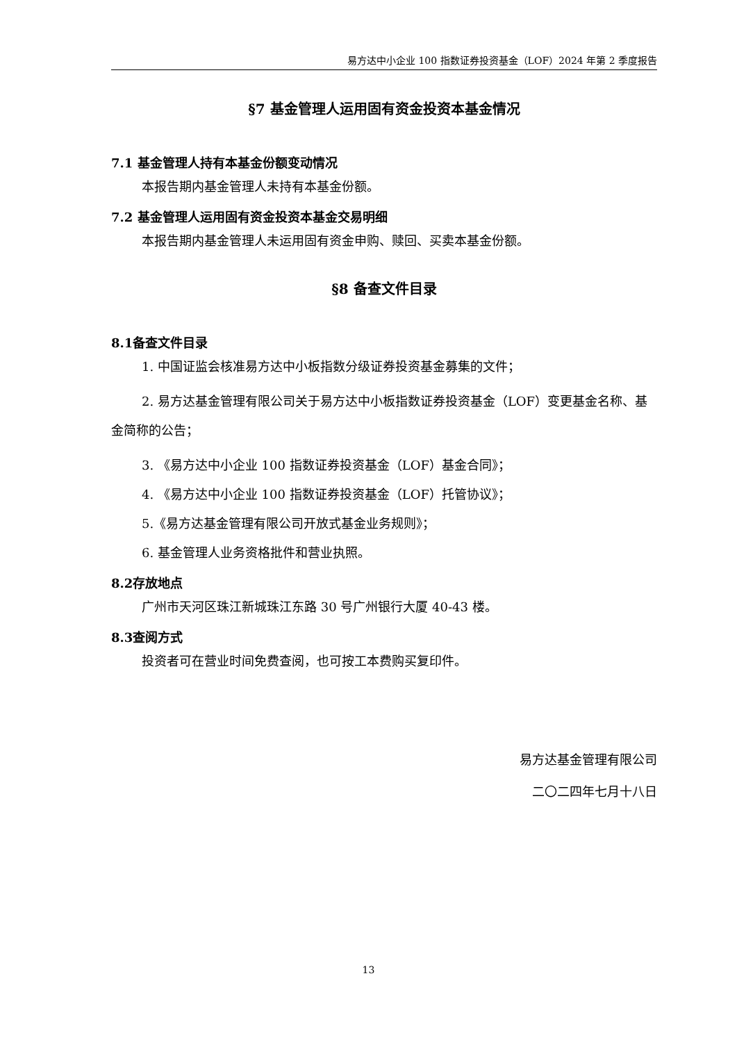易方达中小企业 100 指数证券投资基金（LOF）2024 年第 2 季度报告
§7 基金管理人运用固有资金投资本基金情况
7.1 基金管理人持有本基金份额变动情况
本报告期内基金管理人未持有本基金份额。
7.2 基金管理人运用固有资金投资本基金交易明细
本报告期内基金管理人未运用固有资金申购、赎回、买卖本基金份额。
§8 备查文件目录
8.1备查文件目录
1. 中国证监会核准易方达中小板指数分级证券投资基金募集的文件；
2. 易方达基金管理有限公司关于易方达中小板指数证券投资基金（LOF）变更基金名称、基金简称的公告；
3. 《易方达中小企业 100 指数证券投资基金（LOF）基金合同》；
4. 《易方达中小企业 100 指数证券投资基金（LOF）托管协议》；
5.《易方达基金管理有限公司开放式基金业务规则》；
6. 基金管理人业务资格批件和营业执照。
8.2存放地点
广州市天河区珠江新城珠江东路 30 号广州银行大厦 40-43 楼。
8.3查阅方式
投资者可在营业时间免费查阅，也可按工本费购买复印件。
易方达基金管理有限公司
二〇二四年七月十八日
13